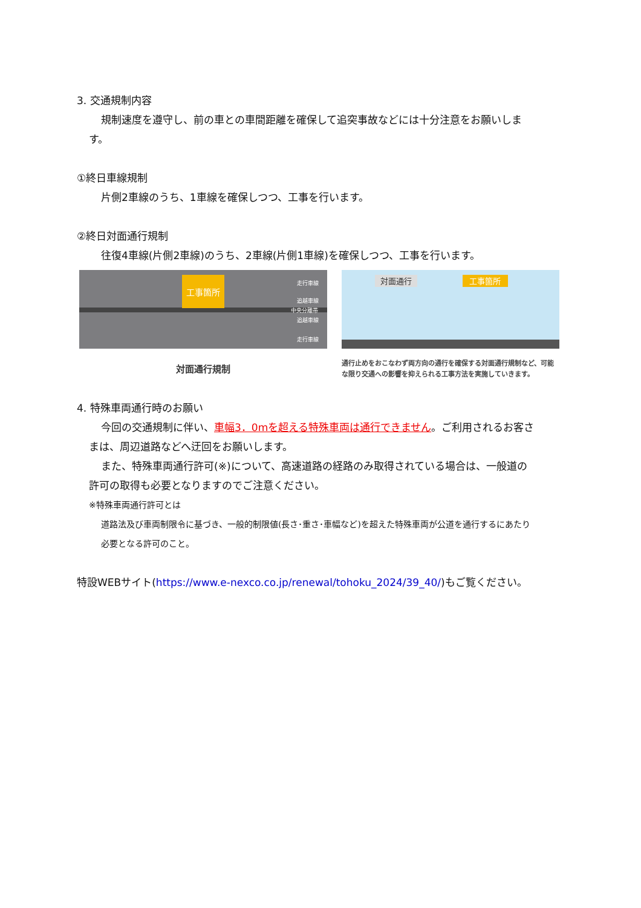3. 交通規制内容
規制速度を遵守し、前の車との車間距離を確保して追突事故などには十分注意をお願いしま
す。
①終日車線規制
片側2車線のうち、1車線を確保しつつ、工事を行います。
②終日対面通行規制
往復4車線(片側2車線)のうち、2車線(片側1車線)を確保しつつ、工事を行います。
工事箇所
走行車線
追越車線
中央分離帯
追越車線
走行車線
対面通行規制
対面通行
工事箇所
通行止めをおこなわず両方向の通行を確保する対面通行規制など、可能な限り交通への影響を抑えられる工事方法を実施していきます。
4. 特殊車両通行時のお願い
今回の交通規制に伴い、車幅3．0mを超える特殊車両は通行できません。ご利用されるお客さ
まは、周辺道路などへ迂回をお願いします。
また、特殊車両通行許可(※)について、高速道路の経路のみ取得されている場合は、一般道の
許可の取得も必要となりますのでご注意ください。
※特殊車両通行許可とは
道路法及び車両制限令に基づき、一般的制限値(長さ･重さ･車幅など)を超えた特殊車両が公道を通行するにあたり
必要となる許可のこと。
特設WEBサイト(https://www.e-nexco.co.jp/renewal/tohoku_2024/39_40/)もご覧ください。